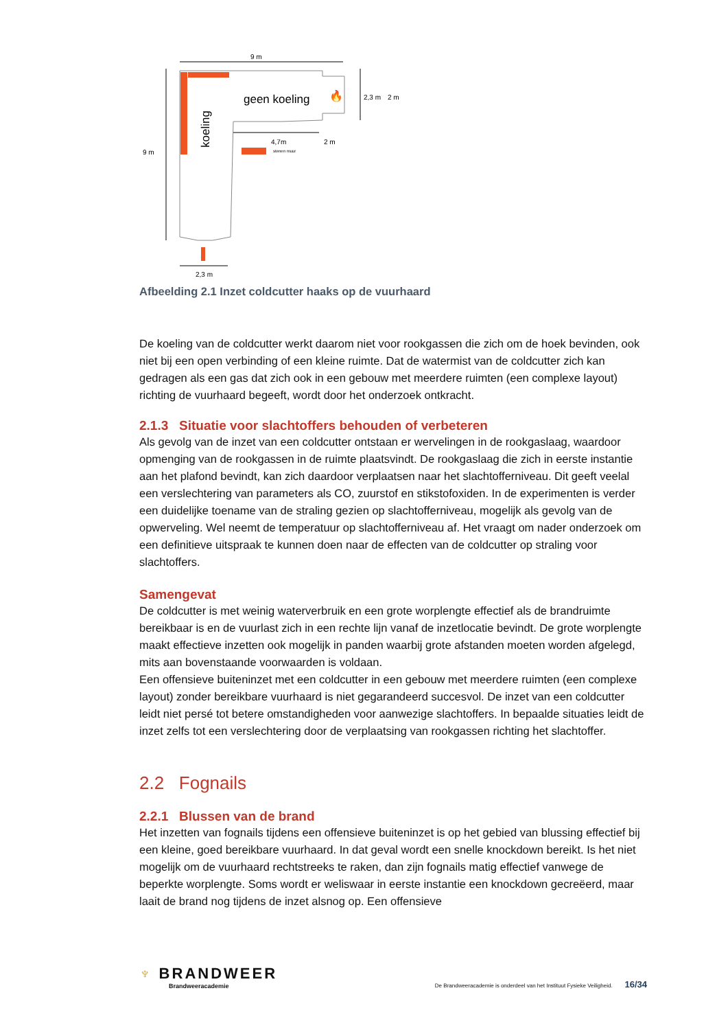9 m
9 m
geen koeling
koeling
🔥
2,3 m
2 m
4,7m
2 m
stenen muur
2,3 m
Afbeelding 2.1 Inzet coldcutter haaks op de vuurhaard
De koeling van de coldcutter werkt daarom niet voor rookgassen die zich om de hoek bevinden, ook niet bij een open verbinding of een kleine ruimte. Dat de watermist van de coldcutter zich kan gedragen als een gas dat zich ook in een gebouw met meerdere ruimten (een complexe layout) richting de vuurhaard begeeft, wordt door het onderzoek ontkracht.
2.1.3 Situatie voor slachtoffers behouden of verbeteren
Als gevolg van de inzet van een coldcutter ontstaan er wervelingen in de rookgaslaag, waardoor opmenging van de rookgassen in de ruimte plaatsvindt. De rookgaslaag die zich in eerste instantie aan het plafond bevindt, kan zich daardoor verplaatsen naar het slachtofferniveau. Dit geeft veelal een verslechtering van parameters als CO, zuurstof en stikstofoxiden. In de experimenten is verder een duidelijke toename van de straling gezien op slachtofferniveau, mogelijk als gevolg van de opwerveling. Wel neemt de temperatuur op slachtofferniveau af. Het vraagt om nader onderzoek om een definitieve uitspraak te kunnen doen naar de effecten van de coldcutter op straling voor slachtoffers.
Samengevat
De coldcutter is met weinig waterverbruik en een grote worplengte effectief als de brandruimte bereikbaar is en de vuurlast zich in een rechte lijn vanaf de inzetlocatie bevindt. De grote worplengte maakt effectieve inzetten ook mogelijk in panden waarbij grote afstanden moeten worden afgelegd, mits aan bovenstaande voorwaarden is voldaan.
Een offensieve buiteninzet met een coldcutter in een gebouw met meerdere ruimten (een complexe layout) zonder bereikbare vuurhaard is niet gegarandeerd succesvol. De inzet van een coldcutter leidt niet persé tot betere omstandigheden voor aanwezige slachtoffers. In bepaalde situaties leidt de inzet zelfs tot een verslechtering door de verplaatsing van rookgassen richting het slachtoffer.
2.2 Fognails
2.2.1 Blussen van de brand
Het inzetten van fognails tijdens een offensieve buiteninzet is op het gebied van blussing effectief bij een kleine, goed bereikbare vuurhaard. In dat geval wordt een snelle knockdown bereikt. Is het niet mogelijk om de vuurhaard rechtstreeks te raken, dan zijn fognails matig effectief vanwege de beperkte worplengte. Soms wordt er weliswaar in eerste instantie een knockdown gecreëerd, maar laait de brand nog tijdens de inzet alsnog op. Een offensieve
♆ BRANDWEER
Brandweeracademie
De Brandweeracademie is onderdeel van het Instituut Fysieke Veiligheid. 16/34